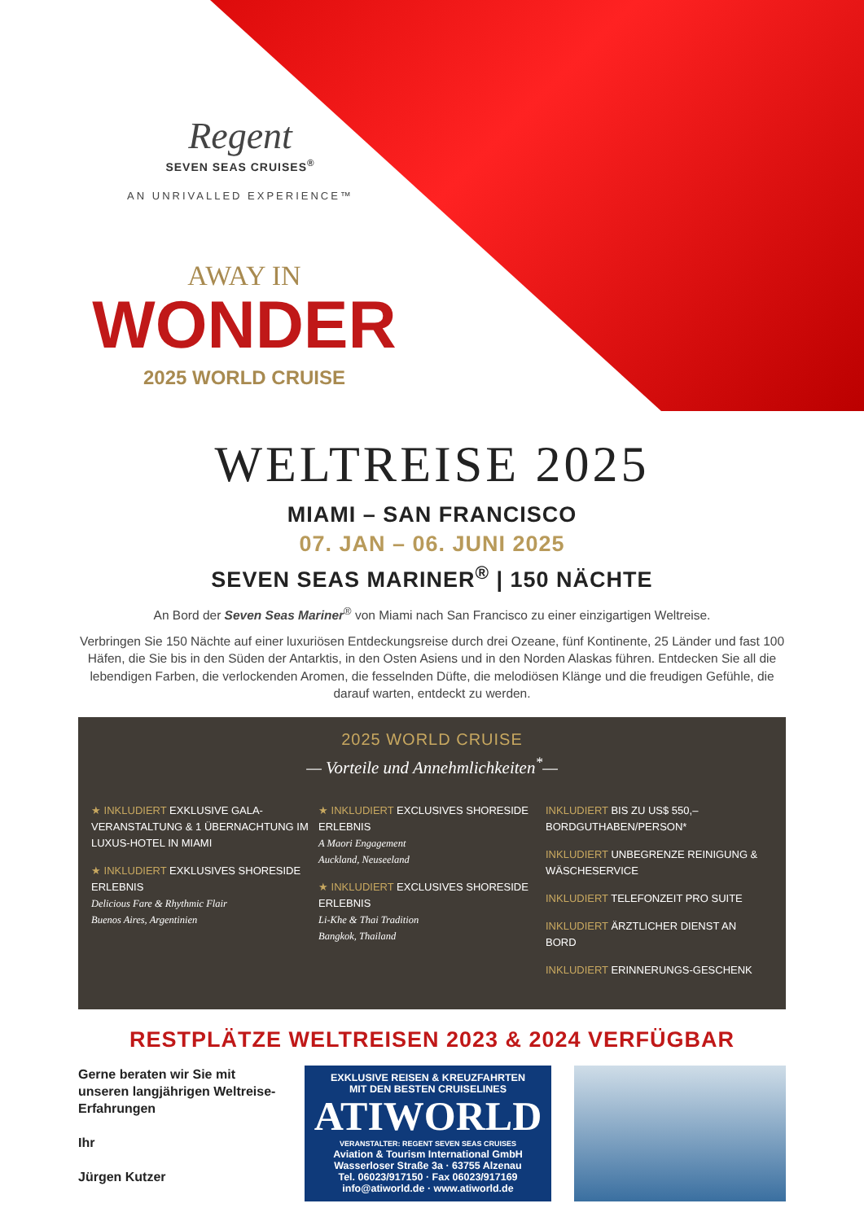Regent
SEVEN SEAS CRUISES<sup>®</sup>
AN UNRIVALLED EXPERIENCE™
AWAY IN
WONDER
2025 WORLD CRUISE
WELTREISE 2025
MIAMI – SAN FRANCISCO
07. JAN – 06. JUNI 2025
SEVEN SEAS MARINER<sup>®</sup> | 150 NÄCHTE
An Bord der Seven Seas Mariner<sup>®</sup> von Miami nach San Francisco zu einer einzigartigen Weltreise.
Verbringen Sie 150 Nächte auf einer luxuriösen Entdeckungsreise durch drei Ozeane, fünf Kontinente, 25 Länder und fast 100 Häfen, die Sie bis in den Süden der Antarktis, in den Osten Asiens und in den Norden Alaskas führen. Entdecken Sie all die lebendigen Farben, die verlockenden Aromen, die fesselnden Düfte, die melodiösen Klänge und die freudigen Gefühle, die darauf warten, entdeckt zu werden.
2025 WORLD CRUISE
— Vorteile und Annehmlichkeiten<sup>*</sup>—
★ INKLUDIERT EXKLUSIVE GALA-VERANSTALTUNG & 1 ÜBERNACHTUNG IM LUXUS-HOTEL IN MIAMI
★ INKLUDIERT EXKLUSIVES SHORESIDE ERLEBNIS
Delicious Fare & Rhythmic Flair
Buenos Aires, Argentinien
★ INKLUDIERT EXCLUSIVES SHORESIDE ERLEBNIS
A Maori Engagement
Auckland, Neuseeland
★ INKLUDIERT EXCLUSIVES SHORESIDE ERLEBNIS
Li-Khe & Thai Tradition
Bangkok, Thailand
INKLUDIERT BIS ZU US$ 550,– BORDGUTHABEN/PERSON*
INKLUDIERT UNBEGRENZE REINIGUNG & WÄSCHESERVICE
INKLUDIERT TELEFONZEIT PRO SUITE
INKLUDIERT ÄRZTLICHER DIENST AN BORD
INKLUDIERT ERINNERUNGS-GESCHENK
RESTPLÄTZE WELTREISEN 2023 & 2024 VERFÜGBAR
Gerne beraten wir Sie mit unseren langjährigen Weltreise-Erfahrungen
Ihr
Jürgen Kutzer
EXKLUSIVE REISEN & KREUZFAHRTEN
MIT DEN BESTEN CRUISELINES
ATIWORLD
VERANSTALTER: REGENT SEVEN SEAS CRUISES
Aviation & Tourism International GmbH
Wasserloser Straße 3a · 63755 Alzenau
Tel. 06023/917150 · Fax 06023/917169
info@atiworld.de · www.atiworld.de